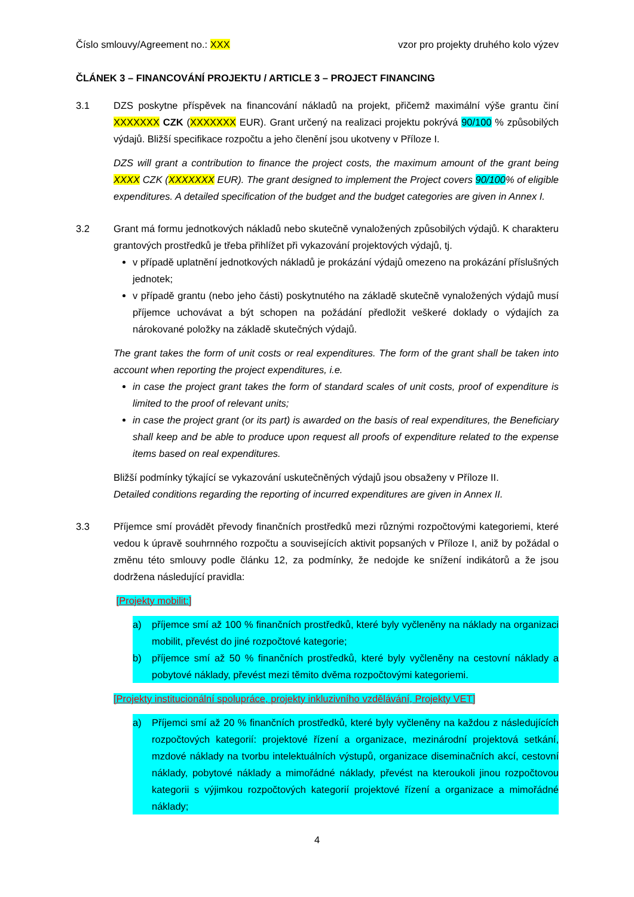Číslo smlouvy/Agreement no.: XXX vzor pro projekty druhého kolo výzev
ČLÁNEK 3 – FINANCOVÁNÍ PROJEKTU / ARTICLE 3 – PROJECT FINANCING
3.1 DZS poskytne příspěvek na financování nákladů na projekt, přičemž maximální výše grantu činí XXXXXXX CZK (XXXXXXX EUR). Grant určený na realizaci projektu pokrývá 90/100 % způsobilých výdajů. Bližší specifikace rozpočtu a jeho členění jsou ukotveny v Příloze I.
DZS will grant a contribution to finance the project costs, the maximum amount of the grant being XXXX CZK (XXXXXXX EUR). The grant designed to implement the Project covers 90/100% of eligible expenditures. A detailed specification of the budget and the budget categories are given in Annex I.
3.2 Grant má formu jednotkových nákladů nebo skutečně vynaložených způsobilých výdajů. K charakteru grantových prostředků je třeba přihlížet při vykazování projektových výdajů, tj.
v případě uplatnění jednotkových nákladů je prokázání výdajů omezeno na prokázání příslušných jednotek;
v případě grantu (nebo jeho části) poskytnutého na základě skutečně vynaložených výdajů musí příjemce uchovávat a být schopen na požádání předložit veškeré doklady o výdajích za nárokované položky na základě skutečných výdajů.
The grant takes the form of unit costs or real expenditures. The form of the grant shall be taken into account when reporting the project expenditures, i.e.
in case the project grant takes the form of standard scales of unit costs, proof of expenditure is limited to the proof of relevant units;
in case the project grant (or its part) is awarded on the basis of real expenditures, the Beneficiary shall keep and be able to produce upon request all proofs of expenditure related to the expense items based on real expenditures.
Bližší podmínky týkající se vykazování uskutečněných výdajů jsou obsaženy v Příloze II.
Detailed conditions regarding the reporting of incurred expenditures are given in Annex II.
3.3 Příjemce smí provádět převody finančních prostředků mezi různými rozpočtovými kategoriemi, které vedou k úpravě souhrnného rozpočtu a souvisejících aktivit popsaných v Příloze I, aniž by požádal o změnu této smlouvy podle článku 12, za podmínky, že nedojde ke snížení indikátorů a že jsou dodržena následující pravidla:
[Projekty mobilit:]
a) příjemce smí až 100 % finančních prostředků, které byly vyčleněny na náklady na organizaci mobilit, převést do jiné rozpočtové kategorie;
b) příjemce smí až 50 % finančních prostředků, které byly vyčleněny na cestovní náklady a pobytové náklady, převést mezi těmito dvěma rozpočtovými kategoriemi.
[Projekty institucionální spolupráce, projekty inkluzivního vzdělávání, Projekty VET]
a) Příjemci smí až 20 % finančních prostředků, které byly vyčleněny na každou z následujících rozpočtových kategorií: projektové řízení a organizace, mezinárodní projektová setkání, mzdové náklady na tvorbu intelektuálních výstupů, organizace diseminačních akcí, cestovní náklady, pobytové náklady a mimořádné náklady, převést na kteroukoli jinou rozpočtovou kategorii s výjimkou rozpočtových kategorií projektové řízení a organizace a mimořádné náklady;
4